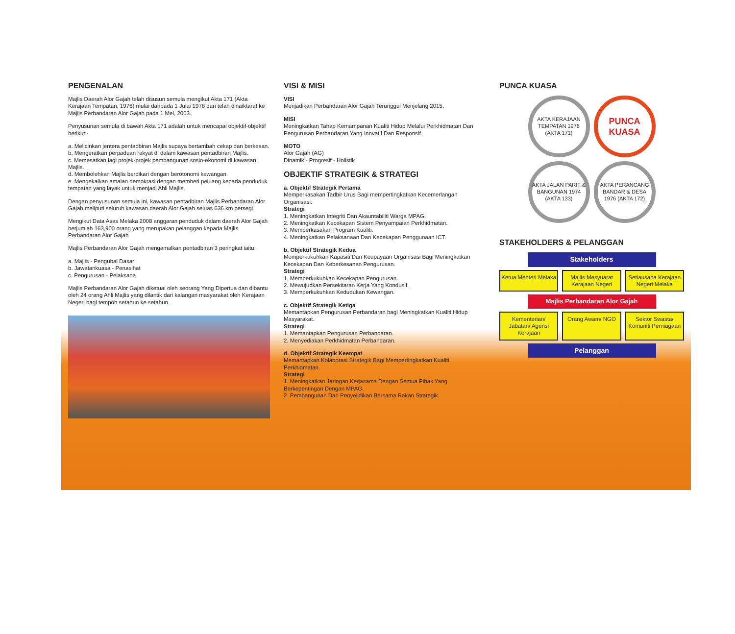PENGENALAN
Majlis Daerah Alor Gajah telah disusun semula mengikut Akta 171 (Akta Kerajaan Tempatan, 1976) mulai daripada 1 Julai 1978 dan telah dinaiktaraf ke Majlis Perbandaran Alor Gajah pada 1 Mei, 2003.
Penyusunan semula di bawah Akta 171 adalah untuk mencapai objektif-objektif berikut:-
a. Melicinkan jentera pentadbiran Majlis supaya bertambah cekap dan berkesan.
b. Mengeratkan perpaduan rakyat di dalam kawasan pentadbiran Majlis.
c. Memesatkan lagi projek-projek pembangunan sosio-ekonomi di kawasan Majlis.
d. Membolehkan Majlis berdikari dengan berotonomi kewangan.
e. Mengekalkan amalan demokrasi dengan memberi peluang kepada penduduk tempatan yang layak untuk menjadi Ahli Majlis.
Dengan penyusunan semula ini, kawasan pentadbiran Majlis Perbandaran Alor Gajah meliputi seluruh kawasan daerah Alor Gajah seluas 636 km persegi.
Mengikut Data Asas Melaka 2008 anggaran penduduk dalam daerah Alor Gajah berjumlah 163,900 orang yang merupakan pelanggan kepada Majlis Perbandaran Alor Gajah
Majlis Perbandaran Alor Gajah mengamalkan pentadbiran 3 peringkat iaitu:
a. Majlis - Pengubal Dasar
b. Jawatankuasa - Penasihat
c. Pengurusan - Pelaksana
Majlis Perbandaran Alor Gajah diketuai oleh seorang Yang Dipertua dan dibantu oleh 24 orang Ahli Majlis yang dilantik dari kalangan masyarakat oleh Kerajaan Negeri bagi tempoh setahun ke setahun.
VISI & MISI
VISI
Menjadikan Perbandaran Alor Gajah Terunggul Menjelang 2015.
MISI
Meningkatkan Tahap Kemampanan Kualiti Hidup Melalui Perkhidmatan Dan Pengurusan Perbandaran Yang Inovatif Dan Responsif.
MOTO
Alor Gajah (AG)
Dinamik - Progresif - Holistik
OBJEKTIF STRATEGIK & STRATEGI
a. Objektif Strategik Pertama
Memperkasakan Tadbir Urus Bagi mempertingkatkan Kecemerlangan Organisasi.
Strategi
1. Meningkatkan Integriti Dan Akauntabiliti Warga MPAG.
2. Meningkatkan Kecekapan Sistem Penyampaian Perkhidmatan.
3. Memperkasakan Program Kualiti.
4. Meningkatkan Pelaksanaan Dan Kecekapan Penggunaan ICT.
b. Objektif Strategik Kedua
Memperkukuhkan Kapasiti Dan Keupayaan Organisasi Bagi Meningkatkan Kecekapan Dan Keberkesanan Pengurusan.
Strategi
1. Memperkukuhkan Kecekapan Pengurusan.
2. Mewujudkan Persekitaran Kerja Yang Kondusif.
3. Memperkukuhkan Kedudukan Kewangan.
c. Objektif Strategik Ketiga
Memantapkan Pengurusan Perbandaran bagi Meningkatkan Kualiti Hidup Masyarakat.
Strategi
1. Memantapkan Pengurusan Perbandaran.
2. Menyediakan Perkhidmatan Perbandaran.
d. Objektif Strategik Keempat
Memantapkan Kolaborasi Strategik Bagi Mempertingkatkan Kualiti Perkhidmatan.
Strategi
1. Meningkatkan Jaringan Kerjasama Dengan Semua Pihak Yang Berkepentingan Dengan MPAG.
2. Pembangunan Dan Penyelidikan Bersama Rakan Strategik.
PUNCA KUASA
AKTA KERAJAAN TEMPATAN 1976 (AKTA 171)
PUNCA KUASA
AKTA JALAN PARIT & BANGUNAN 1974 (AKTA 133)
AKTA PERANCANG BANDAR & DESA 1976 (AKTA 172)
STAKEHOLDERS & PELANGGAN
Stakeholders
Ketua Menteri Melaka Majlis Mesyuarat Kerajaan Negeri
Setiausaha Kerajaan Negeri Melaka
Majlis Perbandaran Alor Gajah
Kementerian/ Jabatan/ Agensi Kerajaan
Orang Awam/ NGO Sektor Swasta/ Komuniti Perniagaan
Pelanggan